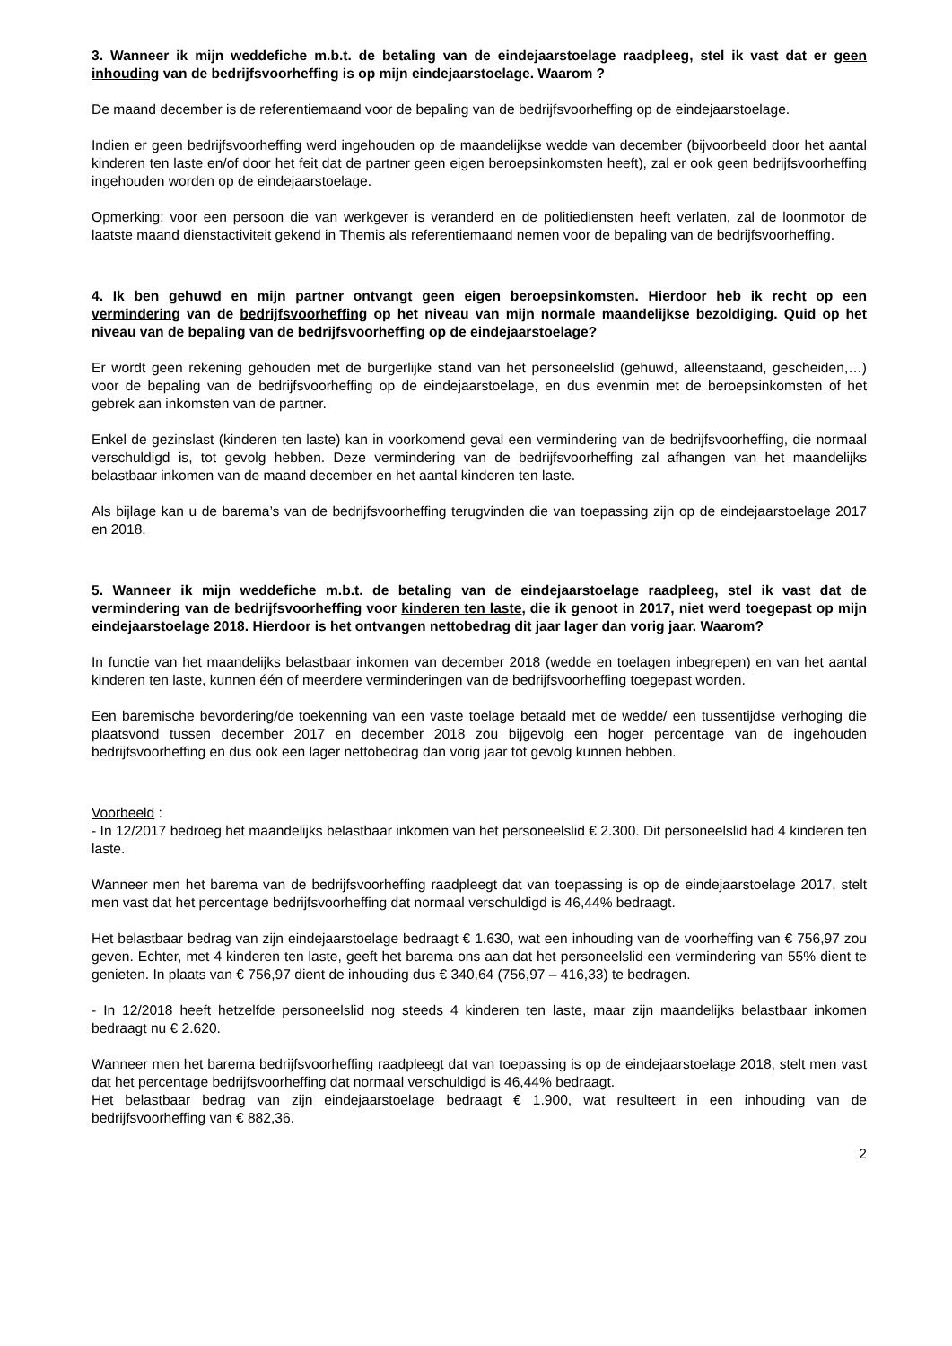3. Wanneer ik mijn weddefiche m.b.t. de betaling van de eindejaarstoelage raadpleeg, stel ik vast dat er geen inhouding van de bedrijfsvoorheffing is op mijn eindejaarstoelage. Waarom ?
De maand december is de referentiemaand voor de bepaling van de bedrijfsvoorheffing op de eindejaarstoelage.
Indien er geen bedrijfsvoorheffing werd ingehouden op de maandelijkse wedde van december (bijvoorbeeld door het aantal kinderen ten laste en/of door het feit dat de partner geen eigen beroepsinkomsten heeft), zal er ook geen bedrijfsvoorheffing ingehouden worden op de eindejaarstoelage.
Opmerking: voor een persoon die van werkgever is veranderd en de politiediensten heeft verlaten, zal de loonmotor de laatste maand dienstactiviteit gekend in Themis als referentiemaand nemen voor de bepaling van de bedrijfsvoorheffing.
4. Ik ben gehuwd en mijn partner ontvangt geen eigen beroepsinkomsten. Hierdoor heb ik recht op een vermindering van de bedrijfsvoorheffing op het niveau van mijn normale maandelijkse bezoldiging. Quid op het niveau van de bepaling van de bedrijfsvoorheffing op de eindejaarstoelage?
Er wordt geen rekening gehouden met de burgerlijke stand van het personeelslid (gehuwd, alleenstaand, gescheiden,…) voor de bepaling van de bedrijfsvoorheffing op de eindejaarstoelage, en dus evenmin met de beroepsinkomsten of het gebrek aan inkomsten van de partner.
Enkel de gezinslast (kinderen ten laste) kan in voorkomend geval een vermindering van de bedrijfsvoorheffing, die normaal verschuldigd is, tot gevolg hebben. Deze vermindering van de bedrijfsvoorheffing zal afhangen van het maandelijks belastbaar inkomen van de maand december en het aantal kinderen ten laste.
Als bijlage kan u de barema’s van de bedrijfsvoorheffing terugvinden die van toepassing zijn op de eindejaarstoelage 2017 en 2018.
5. Wanneer ik mijn weddefiche m.b.t. de betaling van de eindejaarstoelage raadpleeg, stel ik vast dat de vermindering van de bedrijfsvoorheffing voor kinderen ten laste, die ik genoot in 2017, niet werd toegepast op mijn eindejaarstoelage 2018. Hierdoor is het ontvangen nettobedrag dit jaar lager dan vorig jaar. Waarom?
In functie van het maandelijks belastbaar inkomen van december 2018 (wedde en toelagen inbegrepen) en van het aantal kinderen ten laste, kunnen één of meerdere verminderingen van de bedrijfsvoorheffing toegepast worden.
Een baremische bevordering/de toekenning van een vaste toelage betaald met de wedde/ een tussentijdse verhoging die plaatsvond tussen december 2017 en december 2018 zou bijgevolg een hoger percentage van de ingehouden bedrijfsvoorheffing en dus ook een lager nettobedrag dan vorig jaar tot gevolg kunnen hebben.
Voorbeeld :
- In 12/2017 bedroeg het maandelijks belastbaar inkomen van het personeelslid € 2.300. Dit personeelslid had 4 kinderen ten laste.
Wanneer men het barema van de bedrijfsvoorheffing raadpleegt dat van toepassing is op de eindejaarstoelage 2017, stelt men vast dat het percentage bedrijfsvoorheffing dat normaal verschuldigd is 46,44% bedraagt.
Het belastbaar bedrag van zijn eindejaarstoelage bedraagt € 1.630, wat een inhouding van de voorheffing van € 756,97 zou geven. Echter, met 4 kinderen ten laste, geeft het barema ons aan dat het personeelslid een vermindering van 55% dient te genieten. In plaats van € 756,97 dient de inhouding dus € 340,64 (756,97 – 416,33) te bedragen.
- In 12/2018 heeft hetzelfde personeelslid nog steeds 4 kinderen ten laste, maar zijn maandelijks belastbaar inkomen bedraagt nu € 2.620.
Wanneer men het barema bedrijfsvoorheffing raadpleegt dat van toepassing is op de eindejaarstoelage 2018, stelt men vast dat het percentage bedrijfsvoorheffing dat normaal verschuldigd is 46,44% bedraagt.
Het belastbaar bedrag van zijn eindejaarstoelage bedraagt € 1.900, wat resulteert in een inhouding van de bedrijfsvoorheffing van € 882,36.
2